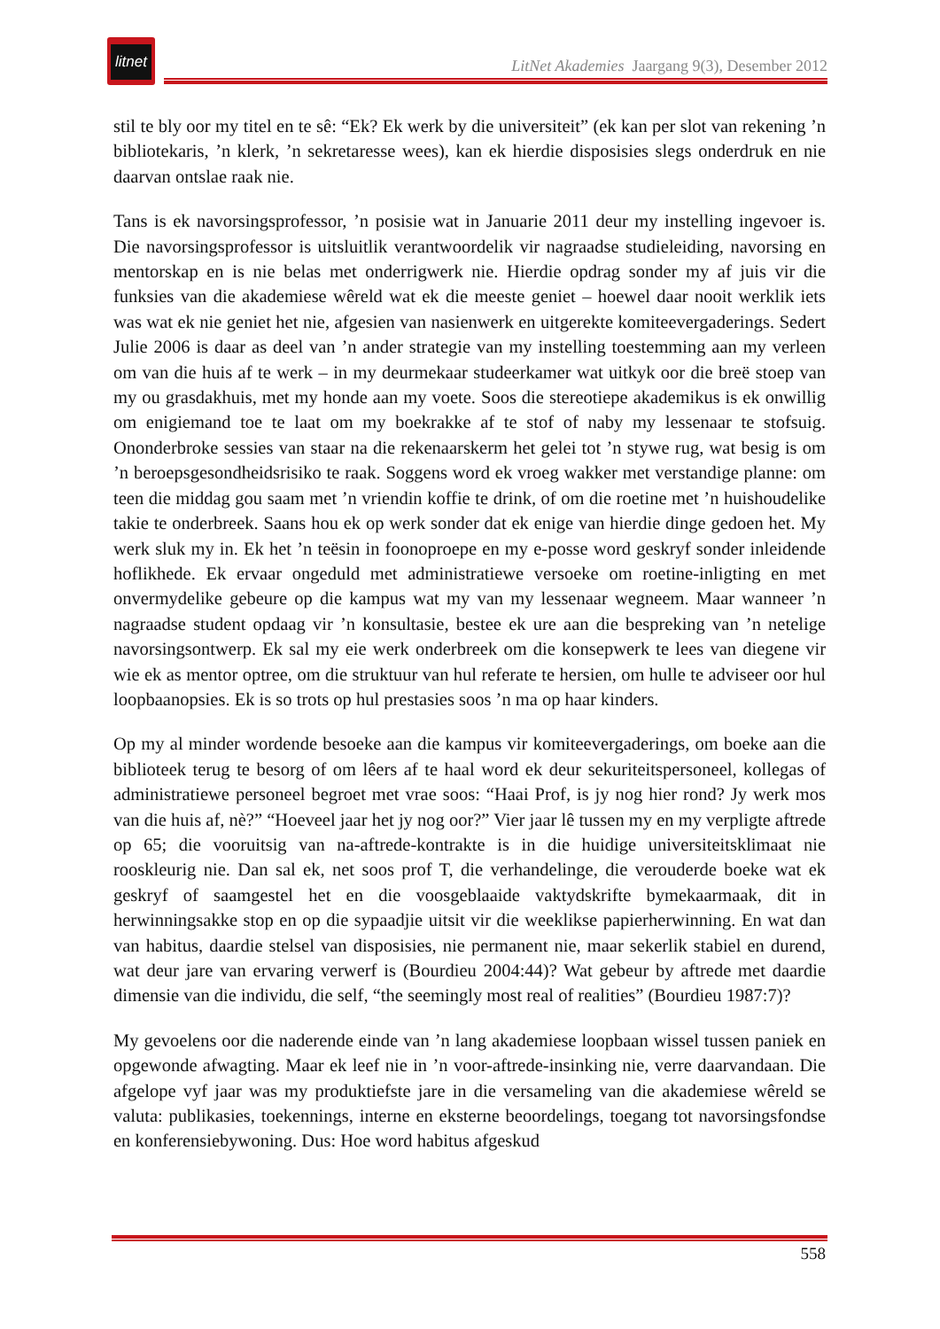litnet
LitNet Akademies Jaargang 9(3), Desember 2012
stil te bly oor my titel en te sê: “Ek? Ek werk by die universiteit” (ek kan per slot van rekening ’n bibliotekaris, ’n klerk, ’n sekretaresse wees), kan ek hierdie disposisies slegs onderdruk en nie daarvan ontslae raak nie.
Tans is ek navorsingsprofessor, ’n posisie wat in Januarie 2011 deur my instelling ingevoer is. Die navorsingsprofessor is uitsluitlik verantwoordelik vir nagraadse studieleiding, navorsing en mentorskap en is nie belas met onderrigwerk nie. Hierdie opdrag sonder my af juis vir die funksies van die akademiese wêreld wat ek die meeste geniet – hoewel daar nooit werklik iets was wat ek nie geniet het nie, afgesien van nasienwerk en uitgerekte komiteevergaderings. Sedert Julie 2006 is daar as deel van ’n ander strategie van my instelling toestemming aan my verleen om van die huis af te werk – in my deurmekaar studeerkamer wat uitkyk oor die breë stoep van my ou grasdakhuis, met my honde aan my voete. Soos die stereotiepe akademikus is ek onwillig om enigiemand toe te laat om my boekrakke af te stof of naby my lessenaar te stofsuig. Ononderbroke sessies van staar na die rekenaarskerm het gelei tot ’n stywe rug, wat besig is om ’n beroepsgesondheidsrisiko te raak. Soggens word ek vroeg wakker met verstandige planne: om teen die middag gou saam met ’n vriendin koffie te drink, of om die roetine met ’n huishoudelike takie te onderbreek. Saans hou ek op werk sonder dat ek enige van hierdie dinge gedoen het. My werk sluk my in. Ek het ’n teësin in foonoproepe en my e-posse word geskryf sonder inleidende hoflikhede. Ek ervaar ongeduld met administratiewe versoeke om roetine-inligting en met onvermydelike gebeure op die kampus wat my van my lessenaar wegneem. Maar wanneer ’n nagraadse student opdaag vir ’n konsultasie, bestee ek ure aan die bespreking van ’n netelige navorsingsontwerp. Ek sal my eie werk onderbreek om die konsepwerk te lees van diegene vir wie ek as mentor optree, om die struktuur van hul referate te hersien, om hulle te adviseer oor hul loopbaanopsies. Ek is so trots op hul prestasies soos ’n ma op haar kinders.
Op my al minder wordende besoeke aan die kampus vir komiteevergaderings, om boeke aan die biblioteek terug te besorg of om lêers af te haal word ek deur sekuriteitspersoneel, kollegas of administratiewe personeel begroet met vrae soos: “Haai Prof, is jy nog hier rond? Jy werk mos van die huis af, nè?” “Hoeveel jaar het jy nog oor?” Vier jaar lê tussen my en my verpligte aftrede op 65; die vooruitsig van na-aftrede-kontrakte is in die huidige universiteitsklimaat nie rooskleurig nie. Dan sal ek, net soos prof T, die verhandelinge, die verouderde boeke wat ek geskryf of saamgestel het en die voosgeblaaide vaktydskrifte bymekaarmaak, dit in herwinningsakke stop en op die sypaadjie uitsit vir die weeklikse papierherwinning. En wat dan van habitus, daardie stelsel van disposisies, nie permanent nie, maar sekerlik stabiel en durend, wat deur jare van ervaring verwerf is (Bourdieu 2004:44)? Wat gebeur by aftrede met daardie dimensie van die individu, die self, “the seemingly most real of realities” (Bourdieu 1987:7)?
My gevoelens oor die naderende einde van ’n lang akademiese loopbaan wissel tussen paniek en opgewonde afwagting. Maar ek leef nie in ’n voor-aftrede-insinking nie, verre daarvandaan. Die afgelope vyf jaar was my produktiefste jare in die versameling van die akademiese wêreld se valuta: publikasies, toekennings, interne en eksterne beoordelings, toegang tot navorsingsfondse en konferensiebywoning. Dus: Hoe word habitus afgeskud
558